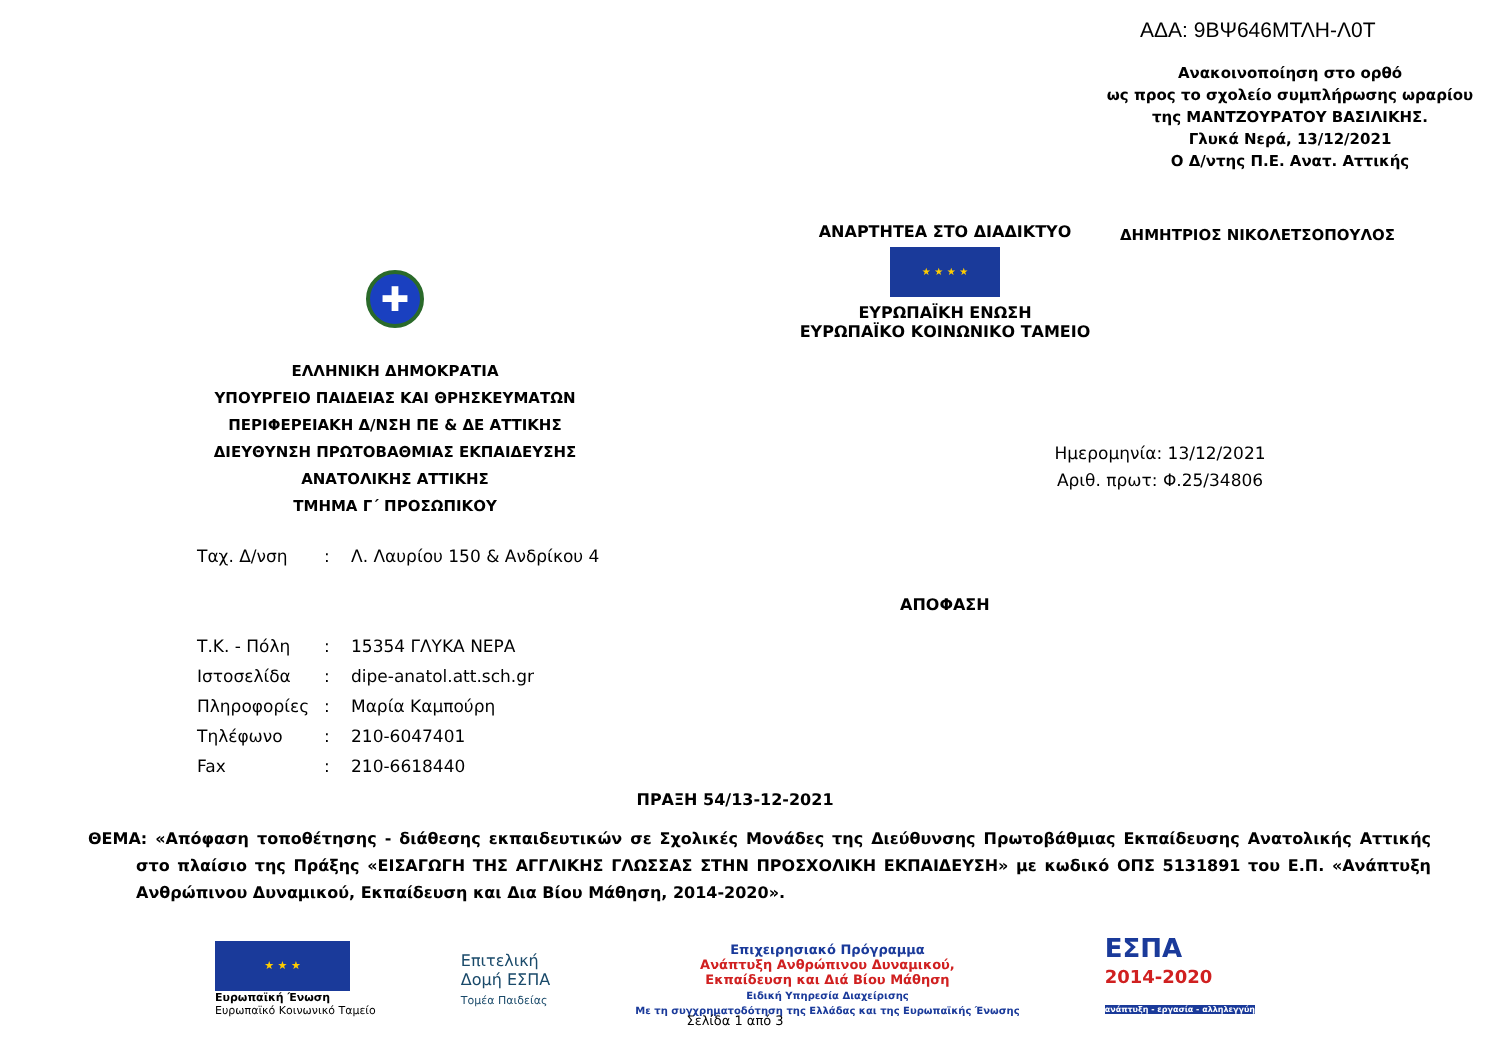ΑΔΑ: 9ΒΨ646ΜΤΛΗ-Λ0Τ
Ανακοινοποίηση στο ορθό
ως προς το σχολείο συμπλήρωσης ωραρίου
της ΜΑΝΤΖΟΥΡΑΤΟΥ ΒΑΣΙΛΙΚΗΣ.
Γλυκά Νερά, 13/12/2021
Ο Δ/ντης Π.Ε. Ανατ. Αττικής
ΑΝΑΡΤΗΤΕΑ ΣΤΟ ΔΙΑΔΙΚΤΥΟ
★ ★ ★ ★
ΕΥΡΩΠΑΪΚΗ ΕΝΩΣΗ
ΕΥΡΩΠΑΪΚΟ ΚΟΙΝΩΝΙΚΟ ΤΑΜΕΙΟ
ΔΗΜΗΤΡΙΟΣ ΝΙΚΟΛΕΤΣΟΠΟΥΛΟΣ
✚
ΕΛΛΗΝΙΚΗ ΔΗΜΟΚΡΑΤΙΑ
ΥΠΟΥΡΓΕΙΟ ΠΑΙΔΕΙΑΣ ΚΑΙ ΘΡΗΣΚΕΥΜΑΤΩΝ
ΠΕΡΙΦΕΡΕΙΑΚΗ Δ/ΝΣΗ ΠΕ & ΔΕ ΑΤΤΙΚΗΣ
ΔΙΕΥΘΥΝΣΗ ΠΡΩΤΟΒΑΘΜΙΑΣ ΕΚΠΑΙΔΕΥΣΗΣ
ΑΝΑΤΟΛΙΚΗΣ ΑΤΤΙΚΗΣ
ΤΜΗΜΑ Γ΄ ΠΡΟΣΩΠΙΚΟΥ
Ημερομηνία: 13/12/2021
Αριθ. πρωτ: Φ.25/34806
| Ταχ. Δ/νση | : | Λ. Λαυρίου 150 & Ανδρίκου 4 |
| Τ.Κ. - Πόλη | : | 15354 ΓΛΥΚΑ ΝΕΡΑ |
| Ιστοσελίδα | : | dipe-anatol.att.sch.gr |
| Πληροφορίες | : | Μαρία Καμπούρη |
| Τηλέφωνο | : | 210-6047401 |
| Fax | : | 210-6618440 |
ΑΠΟΦΑΣΗ
ΠΡΑΞΗ 54/13-12-2021
ΘΕΜΑ: «Απόφαση τοποθέτησης - διάθεσης εκπαιδευτικών σε Σχολικές Μονάδες της Διεύθυνσης Πρωτοβάθμιας Εκπαίδευσης Ανατολικής Αττικής στο πλαίσιο της Πράξης «ΕΙΣΑΓΩΓΗ ΤΗΣ ΑΓΓΛΙΚΗΣ ΓΛΩΣΣΑΣ ΣΤΗΝ ΠΡΟΣΧΟΛΙΚΗ ΕΚΠΑΙΔΕΥΣΗ» με κωδικό ΟΠΣ 5131891 του Ε.Π. «Ανάπτυξη Ανθρώπινου Δυναμικού, Εκπαίδευση και Δια Βίου Μάθηση, 2014-2020».
★ ★ ★
Ευρωπαϊκή Ένωση
Ευρωπαϊκό Κοινωνικό Ταμείο
Επιτελική
Δομή ΕΣΠΑ
Τομέα Παιδείας
Επιχειρησιακό Πρόγραμμα
Ανάπτυξη Ανθρώπινου Δυναμικού,
Εκπαίδευση και Διά Βίου Μάθηση
Ειδική Υπηρεσία Διαχείρισης
Με τη συγχρηματοδότηση της Ελλάδας και της Ευρωπαϊκής Ένωσης
ΕΣΠΑ
2014-2020
ανάπτυξη - εργασία - αλληλεγγύη
Σελίδα 1 από 3